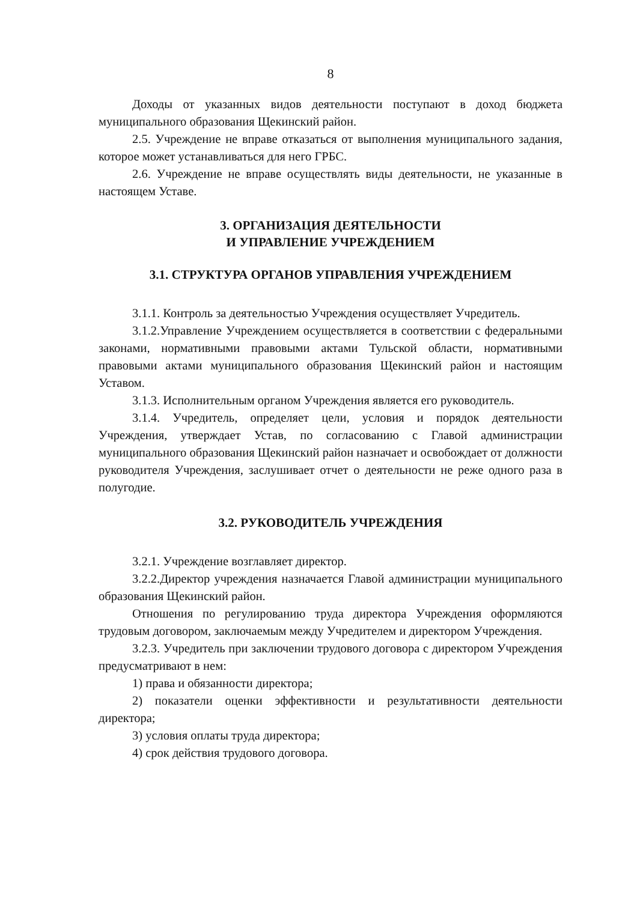8
Доходы от указанных видов деятельности поступают в доход бюджета муниципального образования Щекинский район.
2.5. Учреждение не вправе отказаться от выполнения муниципального задания, которое может устанавливаться для него ГРБС.
2.6. Учреждение не вправе осуществлять виды деятельности, не указанные в настоящем Уставе.
3. ОРГАНИЗАЦИЯ ДЕЯТЕЛЬНОСТИ
И УПРАВЛЕНИЕ УЧРЕЖДЕНИЕМ
3.1. СТРУКТУРА ОРГАНОВ УПРАВЛЕНИЯ УЧРЕЖДЕНИЕМ
3.1.1. Контроль за деятельностью Учреждения осуществляет Учредитель.
3.1.2.Управление Учреждением осуществляется в соответствии с федеральными законами, нормативными правовыми актами Тульской области, нормативными правовыми актами муниципального образования Щекинский район и настоящим Уставом.
3.1.3. Исполнительным органом Учреждения является его руководитель.
3.1.4. Учредитель, определяет цели, условия и порядок деятельности Учреждения, утверждает Устав, по согласованию с Главой администрации муниципального образования Щекинский район назначает и освобождает от должности руководителя Учреждения, заслушивает отчет о деятельности не реже одного раза в полугодие.
3.2. РУКОВОДИТЕЛЬ УЧРЕЖДЕНИЯ
3.2.1. Учреждение возглавляет директор.
3.2.2.Директор учреждения назначается Главой администрации муниципального образования Щекинский район.
Отношения по регулированию труда директора Учреждения оформляются трудовым договором, заключаемым между Учредителем и директором Учреждения.
3.2.3. Учредитель при заключении трудового договора с директором Учреждения предусматривают в нем:
1) права и обязанности директора;
2) показатели оценки эффективности и результативности деятельности директора;
3) условия оплаты труда директора;
4) срок действия трудового договора.